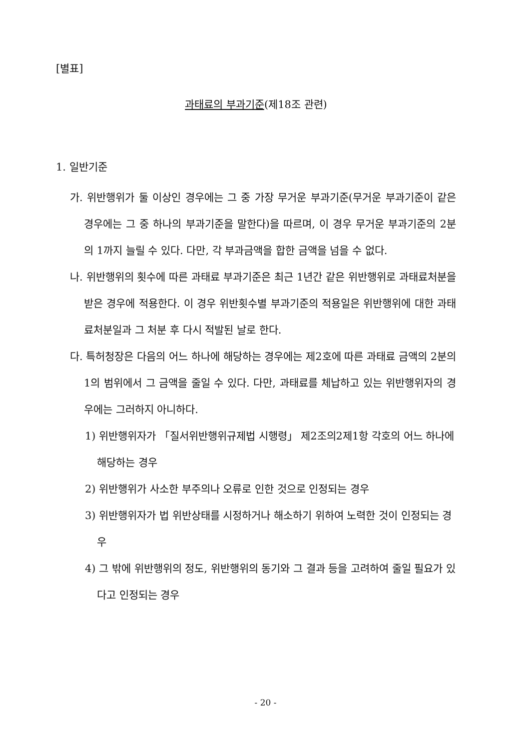[별표]
과태료의 부과기준(제18조 관련)
1. 일반기준
가. 위반행위가 둘 이상인 경우에는 그 중 가장 무거운 부과기준(무거운 부과기준이 같은 경우에는 그 중 하나의 부과기준을 말한다)을 따르며, 이 경우 무거운 부과기준의 2분의 1까지 늘릴 수 있다. 다만, 각 부과금액을 합한 금액을 넘을 수 없다.
나. 위반행위의 횟수에 따른 과태료 부과기준은 최근 1년간 같은 위반행위로 과태료처분을 받은 경우에 적용한다. 이 경우 위반횟수별 부과기준의 적용일은 위반행위에 대한 과태료처분일과 그 처분 후 다시 적발된 날로 한다.
다. 특허청장은 다음의 어느 하나에 해당하는 경우에는 제2호에 따른 과태료 금액의 2분의 1의 범위에서 그 금액을 줄일 수 있다. 다만, 과태료를 체납하고 있는 위반행위자의 경우에는 그러하지 아니하다.
1) 위반행위자가 「질서위반행위규제법 시행령」 제2조의2제1항 각호의 어느 하나에 해당하는 경우
2) 위반행위가 사소한 부주의나 오류로 인한 것으로 인정되는 경우
3) 위반행위자가 법 위반상태를 시정하거나 해소하기 위하여 노력한 것이 인정되는 경우
4) 그 밖에 위반행위의 정도, 위반행위의 동기와 그 결과 등을 고려하여 줄일 필요가 있다고 인정되는 경우
- 20 -